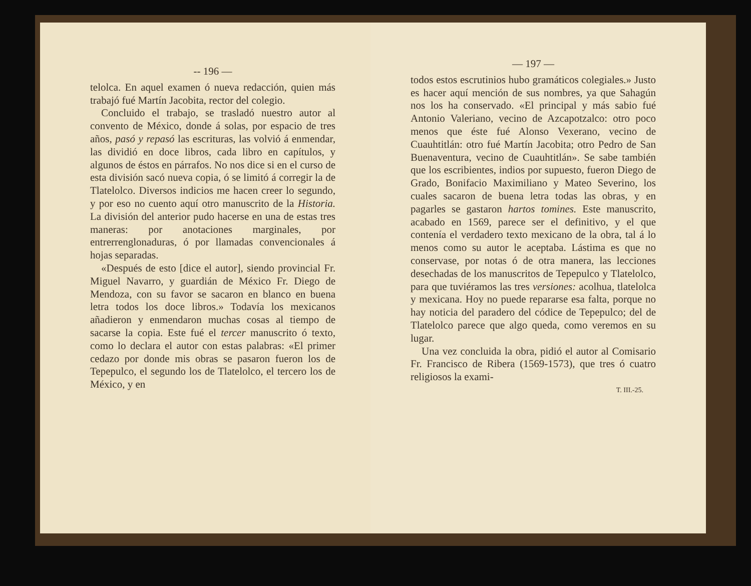-- 196 —
telolca. En aquel examen ó nueva redacción, quien más trabajó fué Martín Jacobita, rector del colegio.
Concluido el trabajo, se trasladó nuestro autor al convento de México, donde á solas, por espacio de tres años, pasó y repasó las escrituras, las volvió á enmendar, las dividió en doce libros, cada libro en capítulos, y algunos de éstos en párrafos. No nos dice si en el curso de esta división sacó nueva copia, ó se limitó á corregir la de Tlatelolco. Diversos indicios me hacen creer lo segundo, y por eso no cuento aquí otro manuscrito de la Historia. La división del anterior pudo hacerse en una de estas tres maneras: por anotaciones marginales, por entrerrenglonaduras, ó por llamadas convencionales á hojas separadas.
«Después de esto [dice el autor], siendo provincial Fr. Miguel Navarro, y guardián de México Fr. Diego de Mendoza, con su favor se sacaron en blanco en buena letra todos los doce libros.» Todavía los mexicanos añadieron y enmendaron muchas cosas al tiempo de sacarse la copia. Este fué el tercer manuscrito ó texto, como lo declara el autor con estas palabras: «El primer cedazo por donde mis obras se pasaron fueron los de Tepepulco, el segundo los de Tlatelolco, el tercero los de México, y en
— 197 —
todos estos escrutinios hubo gramáticos colegiales.» Justo es hacer aquí mención de sus nombres, ya que Sahagún nos los ha conservado. «El principal y más sabio fué Antonio Valeriano, vecino de Azcapotzalco: otro poco menos que éste fué Alonso Vexerano, vecino de Cuauhtitlán: otro fué Martín Jacobita; otro Pedro de San Buenaventura, vecino de Cuauhtitlán». Se sabe también que los escribientes, indios por supuesto, fueron Diego de Grado, Bonifacio Maximiliano y Mateo Severino, los cuales sacaron de buena letra todas las obras, y en pagarles se gastaron hartos tomines. Este manuscrito, acabado en 1569, parece ser el definitivo, y el que contenía el verdadero texto mexicano de la obra, tal á lo menos como su autor le aceptaba. Lástima es que no conservase, por notas ó de otra manera, las lecciones desechadas de los manuscritos de Tepepulco y Tlatelolco, para que tuviéramos las tres versiones: acolhua, tlatelolca y mexicana. Hoy no puede repararse esa falta, porque no hay noticia del paradero del códice de Tepepulco; del de Tlatelolco parece que algo queda, como veremos en su lugar.
Una vez concluida la obra, pidió el autor al Comisario Fr. Francisco de Ribera (1569-1573), que tres ó cuatro religiosos la exami-
T. III.-25.